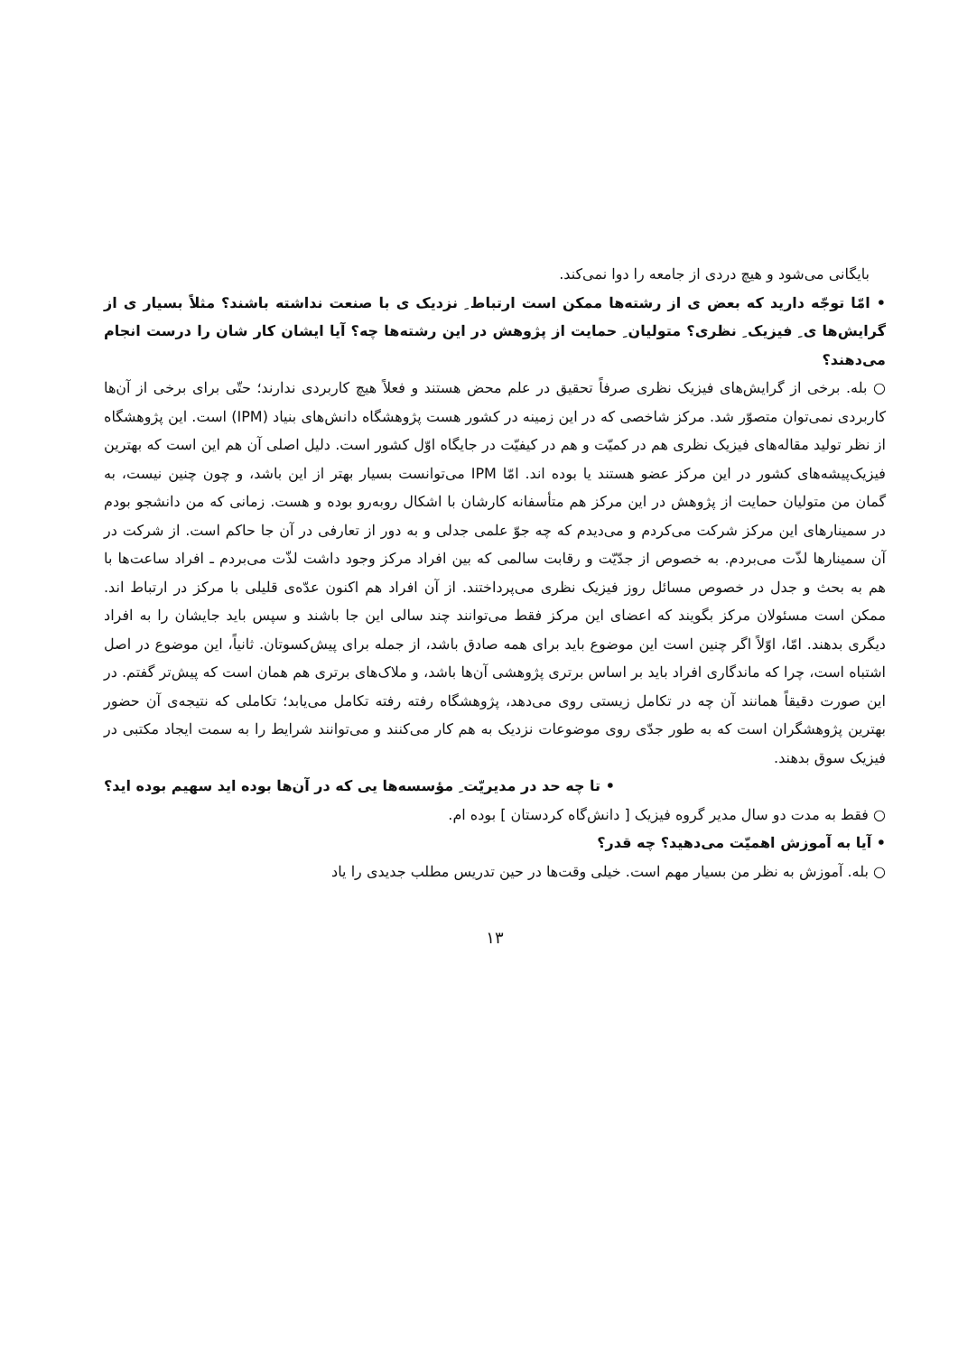بایگانی می‌شود و هیچ دردی از جامعه را دوا نمی‌کند.
• امّا توجّه دارید که بعض ی از رشته‌ها ممکن است ارتباط ِ نزدیک ی با صنعت نداشته باشند؟ مثلاً بسیار ی از گرایش‌ها ی ِ فیزیک ِ نظری؟ متولیان ِ حمایت از پژوهش در این رشته‌ها چه؟ آیا ایشان کار شان را درست انجام می‌دهند؟
○ بله. برخی از گرایش‌های فیزیک نظری صرفاً تحقیق در علم محض هستند و فعلاً هیچ کاربردی ندارند؛ حتّی برای برخی از آن‌ها کاربردی نمی‌توان متصوّر شد. مرکز شاخصی که در این زمینه در کشور هست پژوهشگاه دانش‌های بنیاد (IPM) است. این پژوهشگاه از نظر تولید مقاله‌های فیزیک نظری هم در کمیّت و هم در کیفیّت در جایگاه اوّل کشور است. دلیل اصلی آن هم این است که بهترین فیزیک‌پیشه‌های کشور در این مرکز عضو هستند یا بوده اند. امّا IPM می‌توانست بسیار بهتر از این باشد، و چون چنین نیست، به گمان من متولیان حمایت از پژوهش در این مرکز هم متأسفانه کارشان با اشکال روبه‌رو بوده و هست. زمانی که من دانشجو بودم در سمینارهای این مرکز شرکت می‌کردم و می‌دیدم که چه جوّ علمی جدلی و به دور از تعارفی در آن جا حاکم است. از شرکت در آن سمینارها لذّت می‌بردم. به خصوص از جدّیّت و رقابت سالمی که بین افراد مرکز وجود داشت لذّت می‌بردم ـ افراد ساعت‌ها با هم به بحث و جدل در خصوص مسائل روز فیزیک نظری می‌پرداختند. از آن افراد هم اکنون عدّه‌ی قلیلی با مرکز در ارتباط اند. ممکن است مسئولان مرکز بگویند که اعضای این مرکز فقط می‌توانند چند سالی این جا باشند و سپس باید جایشان را به افراد دیگری بدهند. امّا، اوّلاً اگر چنین است این موضوع باید برای همه صادق باشد، از جمله برای پیش‌کسوتان. ثانیاً، این موضوع در اصل اشتباه است، چرا که ماندگاری افراد باید بر اساس برتری پژوهشی آن‌ها باشد، و ملاک‌های برتری هم همان است که پیش‌تر گفتم. در این صورت دقیقاً همانند آن چه در تکامل زیستی روی می‌دهد، پژوهشگاه رفته رفته تکامل می‌یابد؛ تکاملی که نتیجه‌ی آن حضور بهترین پژوهشگران است که به طور جدّی روی موضوعات نزدیک به هم کار می‌کنند و می‌توانند شرایط را به سمت ایجاد مکتبی در فیزیک سوق بدهند.
• تا چه حد در مدیریّت ِ مؤسسه‌ها یی که در آن‌ها بوده اید سهیم بوده اید؟
○ فقط به مدت دو سال مدیر گروه فیزیک [ دانش‌گاه کردستان ] بوده ام.
• آیا به آموزش اهمیّت می‌دهید؟ چه قدر؟
○ بله. آموزش به نظر من بسیار مهم است. خیلی وقت‌ها در حین تدریس مطلب جدیدی را یاد
۱۳